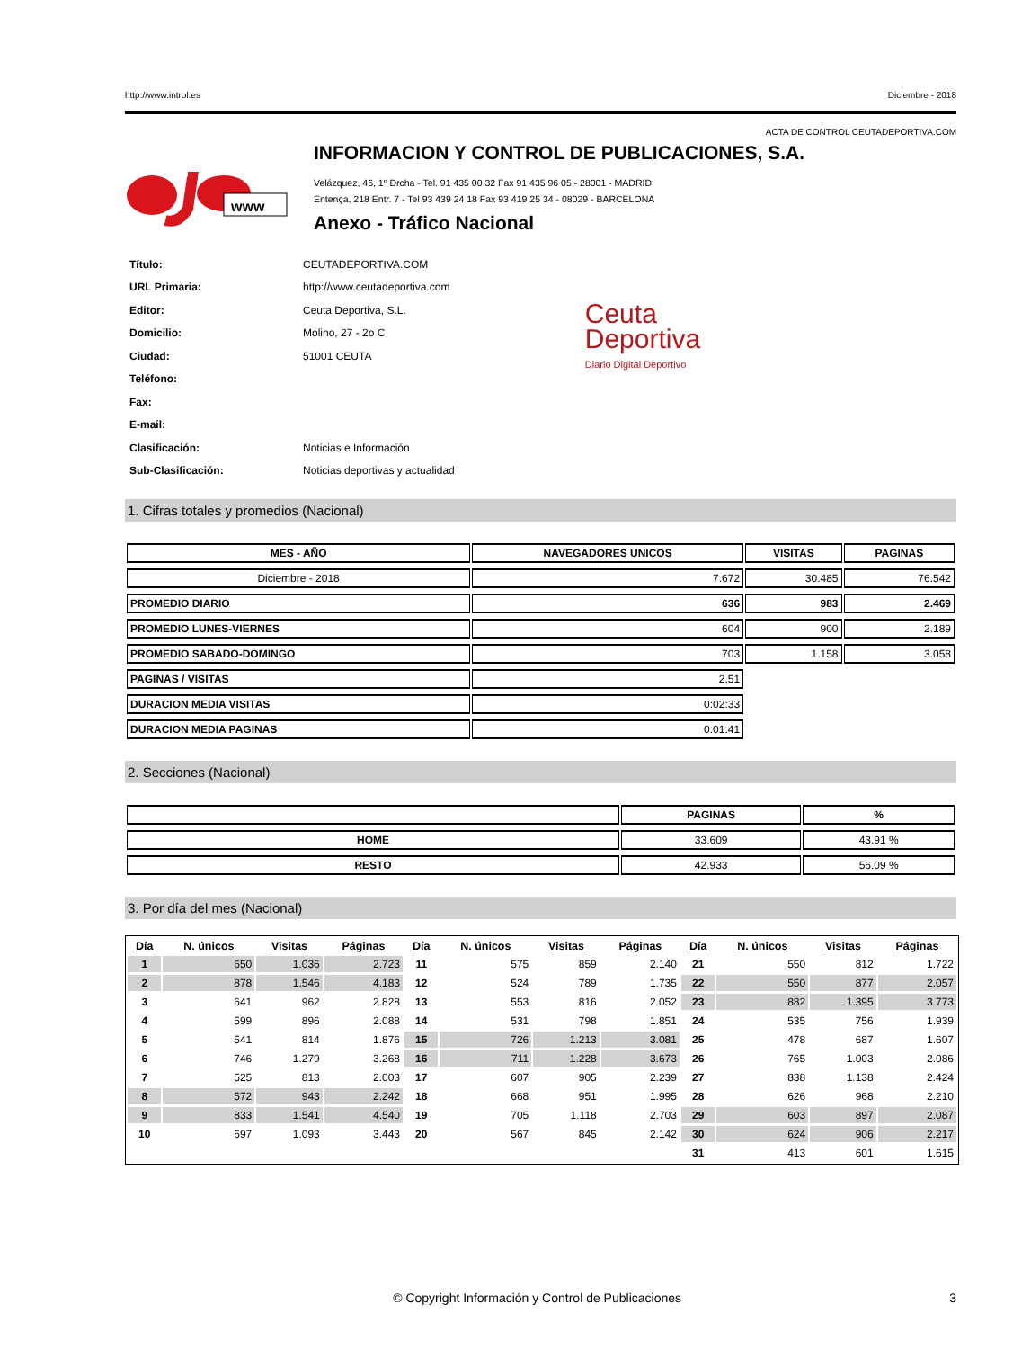http://www.introl.es Diciembre - 2018
ACTA DE CONTROL CEUTADEPORTIVA.COM
www
INFORMACION Y CONTROL DE PUBLICACIONES, S.A.
Velázquez, 46, 1º Drcha - Tel. 91 435 00 32 Fax 91 435 96 05 - 28001 - MADRID
Entença, 218 Entr. 7 - Tel 93 439 24 18 Fax 93 419 25 34 - 08029 - BARCELONA
Anexo - Tráfico Nacional
| Título: | CEUTADEPORTIVA.COM |
| URL Primaria: | http://www.ceutadeportiva.com |
| Editor: | Ceuta Deportiva, S.L. |
| Domicilio: | Molino, 27 - 2o C |
| Ciudad: | 51001 CEUTA |
| Teléfono: | |
| Fax: | |
| E-mail: | |
| Clasificación: | Noticias e Información |
| Sub-Clasificación: | Noticias deportivas y actualidad |
Ceuta
Deportiva
Diario Digital Deportivo
1. Cifras totales y promedios (Nacional)
| MES - AÑO | NAVEGADORES UNICOS | VISITAS | PAGINAS |
| --- | --- | --- | --- |
| Diciembre - 2018 | 7.672 | 30.485 | 76.542 |
| PROMEDIO DIARIO | 636 | 983 | 2.469 |
| PROMEDIO LUNES-VIERNES | 604 | 900 | 2.189 |
| PROMEDIO SABADO-DOMINGO | 703 | 1.158 | 3.058 |
| PAGINAS / VISITAS | 2,51 | | |
| DURACION MEDIA VISITAS | 0:02:33 | | |
| DURACION MEDIA PAGINAS | 0:01:41 | | |
2. Secciones (Nacional)
| | PAGINAS | % |
| --- | --- | --- |
| HOME | 33.609 | 43.91 % |
| RESTO | 42.933 | 56.09 % |
3. Por día del mes (Nacional)
| Día | N. únicos | Visitas | Páginas | Día | N. únicos | Visitas | Páginas | Día | N. únicos | Visitas | Páginas |
| --- | --- | --- | --- | --- | --- | --- | --- | --- | --- | --- | --- |
| 1 | 650 | 1.036 | 2.723 | 11 | 575 | 859 | 2.140 | 21 | 550 | 812 | 1.722 |
| 2 | 878 | 1.546 | 4.183 | 12 | 524 | 789 | 1.735 | 22 | 550 | 877 | 2.057 |
| 3 | 641 | 962 | 2.828 | 13 | 553 | 816 | 2.052 | 23 | 882 | 1.395 | 3.773 |
| 4 | 599 | 896 | 2.088 | 14 | 531 | 798 | 1.851 | 24 | 535 | 756 | 1.939 |
| 5 | 541 | 814 | 1.876 | 15 | 726 | 1.213 | 3.081 | 25 | 478 | 687 | 1.607 |
| 6 | 746 | 1.279 | 3.268 | 16 | 711 | 1.228 | 3.673 | 26 | 765 | 1.003 | 2.086 |
| 7 | 525 | 813 | 2.003 | 17 | 607 | 905 | 2.239 | 27 | 838 | 1.138 | 2.424 |
| 8 | 572 | 943 | 2.242 | 18 | 668 | 951 | 1.995 | 28 | 626 | 968 | 2.210 |
| 9 | 833 | 1.541 | 4.540 | 19 | 705 | 1.118 | 2.703 | 29 | 603 | 897 | 2.087 |
| 10 | 697 | 1.093 | 3.443 | 20 | 567 | 845 | 2.142 | 30 | 624 | 906 | 2.217 |
| | | | | | | | | 31 | 413 | 601 | 1.615 |
© Copyright Información y Control de Publicaciones 3